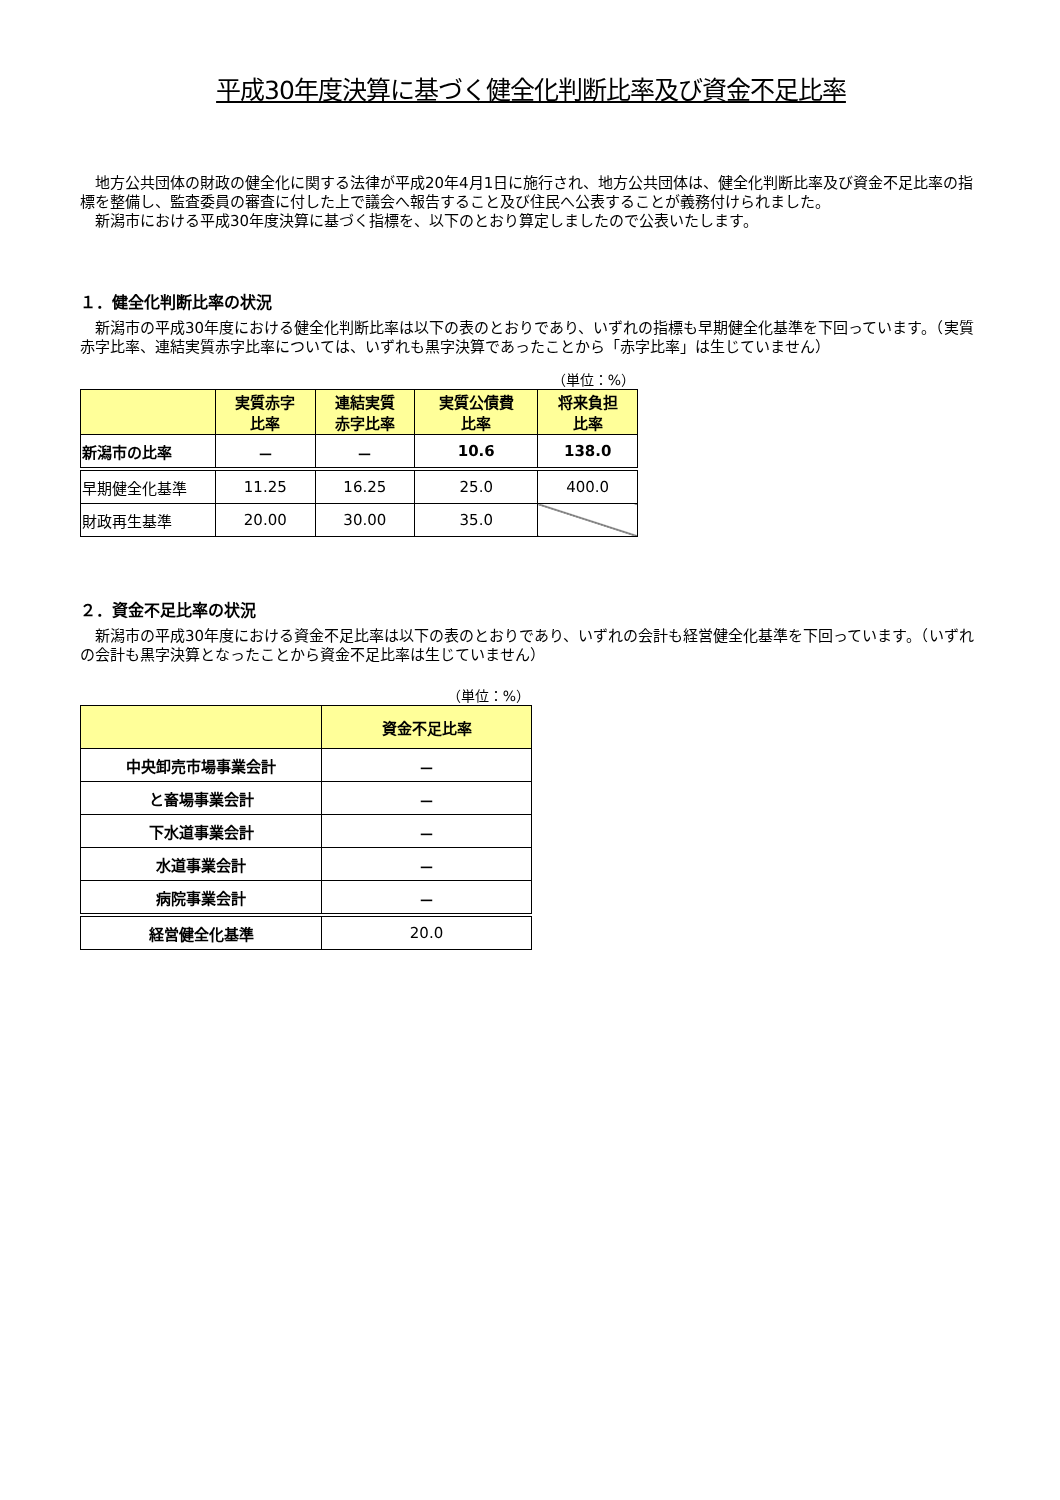平成30年度決算に基づく健全化判断比率及び資金不足比率
　地方公共団体の財政の健全化に関する法律が平成20年4月1日に施行され、地方公共団体は、健全化判断比率及び資金不足比率の指標を整備し、監査委員の審査に付した上で議会へ報告すること及び住民へ公表することが義務付けられました。
　新潟市における平成30年度決算に基づく指標を、以下のとおり算定しましたので公表いたします。
１．健全化判断比率の状況
　新潟市の平成30年度における健全化判断比率は以下の表のとおりであり、いずれの指標も早期健全化基準を下回っています。（実質赤字比率、連結実質赤字比率については、いずれも黒字決算であったことから「赤字比率」は生じていません）
（単位：%）
| | 実質赤字 比率 | 連結実質 赤字比率 | 実質公債費 比率 | 将来負担 比率 |
| --- | --- | --- | --- | --- |
| 新潟市の比率 | － | － | 10.6 | 138.0 |
| 早期健全化基準 | 11.25 | 16.25 | 25.0 | 400.0 |
| 財政再生基準 | 20.00 | 30.00 | 35.0 | |
２．資金不足比率の状況
　新潟市の平成30年度における資金不足比率は以下の表のとおりであり、いずれの会計も経営健全化基準を下回っています。（いずれの会計も黒字決算となったことから資金不足比率は生じていません）
（単位：%）
| | 資金不足比率 |
| --- | --- |
| 中央卸売市場事業会計 | － |
| と畜場事業会計 | － |
| 下水道事業会計 | － |
| 水道事業会計 | － |
| 病院事業会計 | － |
| 経営健全化基準 | 20.0 |